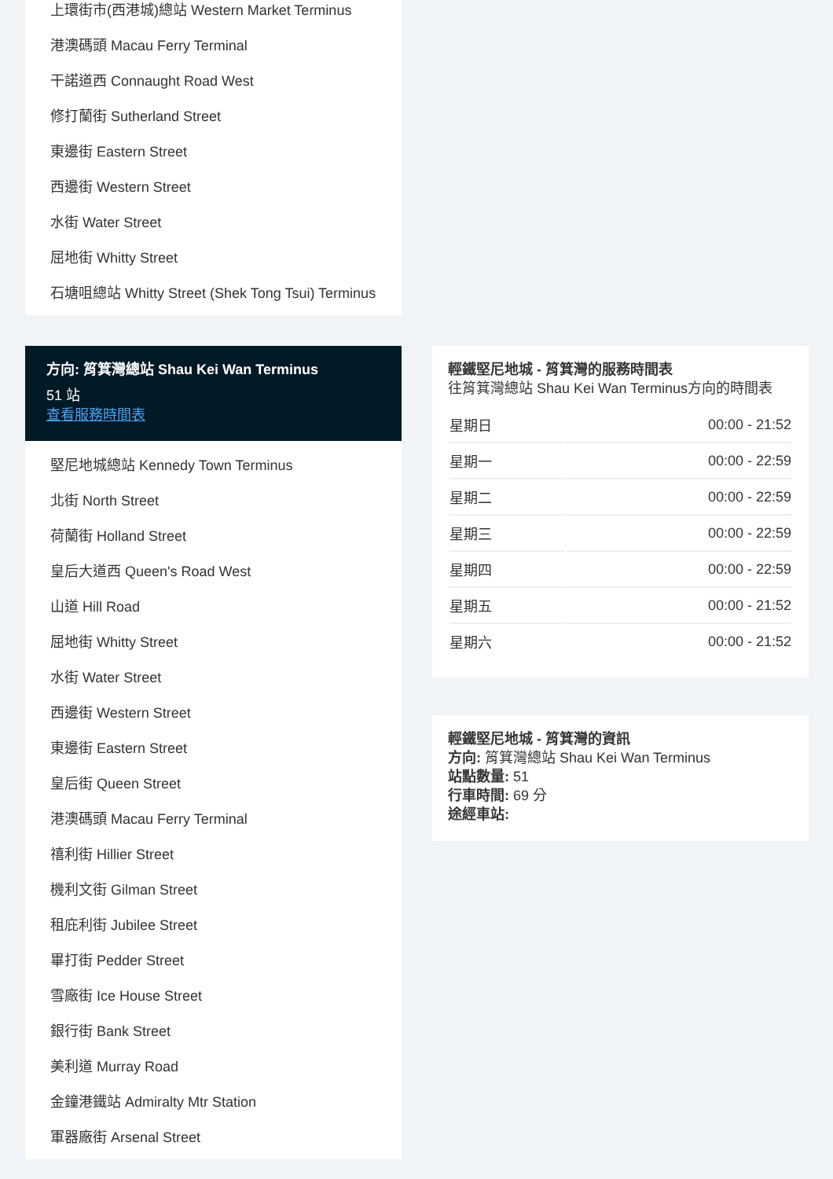上環街市(西港城)總站 Western Market Terminus
港澳碼頭 Macau Ferry Terminal
干諾道西 Connaught Road West
修打蘭街 Sutherland Street
東邊街 Eastern Street
西邊街 Western Street
水街 Water Street
屈地街 Whitty Street
石塘咀總站 Whitty Street (Shek Tong Tsui) Terminus
方向: 筲箕灣總站 Shau Kei Wan Terminus
51 站
查看服務時間表
堅尼地城總站 Kennedy Town Terminus
北街 North Street
荷蘭街 Holland Street
皇后大道西 Queen's Road West
山道 Hill Road
屈地街 Whitty Street
水街 Water Street
西邊街 Western Street
東邊街 Eastern Street
皇后街 Queen Street
港澳碼頭 Macau Ferry Terminal
禧利街 Hillier Street
機利文街 Gilman Street
租庇利街 Jubilee Street
畢打街 Pedder Street
雪廠街 Ice House Street
銀行街 Bank Street
美利道 Murray Road
金鐘港鐵站 Admiralty Mtr Station
軍器廠街 Arsenal Street
輕鐵堅尼地城 - 筲箕灣的服務時間表
往筲箕灣總站 Shau Kei Wan Terminus方向的時間表
| 星期日 | 00:00 - 21:52 |
| 星期一 | 00:00 - 22:59 |
| 星期二 | 00:00 - 22:59 |
| 星期三 | 00:00 - 22:59 |
| 星期四 | 00:00 - 22:59 |
| 星期五 | 00:00 - 21:52 |
| 星期六 | 00:00 - 21:52 |
輕鐵堅尼地城 - 筲箕灣的資訊
方向: 筲箕灣總站 Shau Kei Wan Terminus
站點數量: 51
行車時間: 69 分
途經車站: